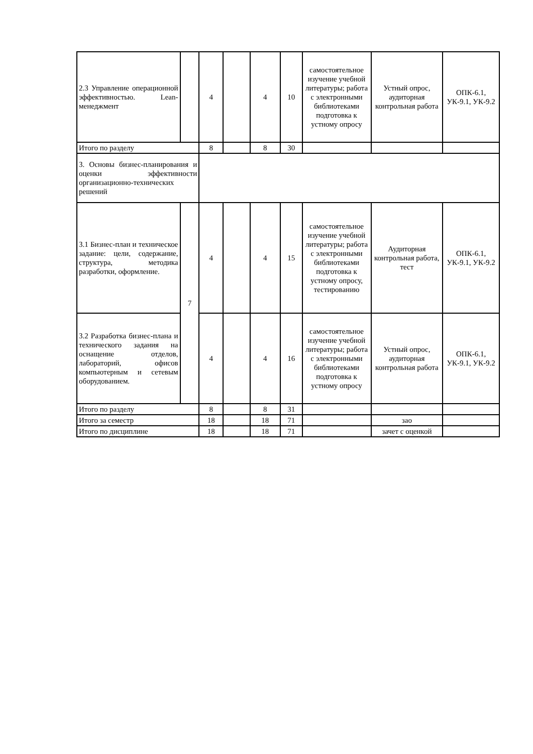| 2.3 Управление операционной эффективностью. Lean-менеджмент | | 4 | | 4 | 10 | самостоятельное изучение учебной литературы; работа с электронными библиотеками подготовка к устному опросу | Устный опрос, аудиторная контрольная работа | ОПК-6.1, УК-9.1, УК-9.2 |
| Итого по разделу | | 8 | | 8 | 30 | | | |
| 3. Основы бизнес-планирования и оценки эффективности организационно-технических решений | | | | | | | | |
| 3.1 Бизнес-план и техническое задание: цели, содержание, структура, методика разработки, оформление. | 7 | 4 | | 4 | 15 | самостоятельное изучение учебной литературы; работа с электронными библиотеками подготовка к устному опросу, тестированию | Аудиторная контрольная работа, тест | ОПК-6.1, УК-9.1, УК-9.2 |
| 3.2 Разработка бизнес-плана и технического задания на оснащение отделов, лабораторий, офисов компьютерным и сетевым оборудованием. | | 4 | | 4 | 16 | самостоятельное изучение учебной литературы; работа с электронными библиотеками подготовка к устному опросу | Устный опрос, аудиторная контрольная работа | ОПК-6.1, УК-9.1, УК-9.2 |
| Итого по разделу | | 8 | | 8 | 31 | | | |
| Итого за семестр | | 18 | | 18 | 71 | | зао | |
| Итого по дисциплине | | 18 | | 18 | 71 | | зачет с оценкой | |